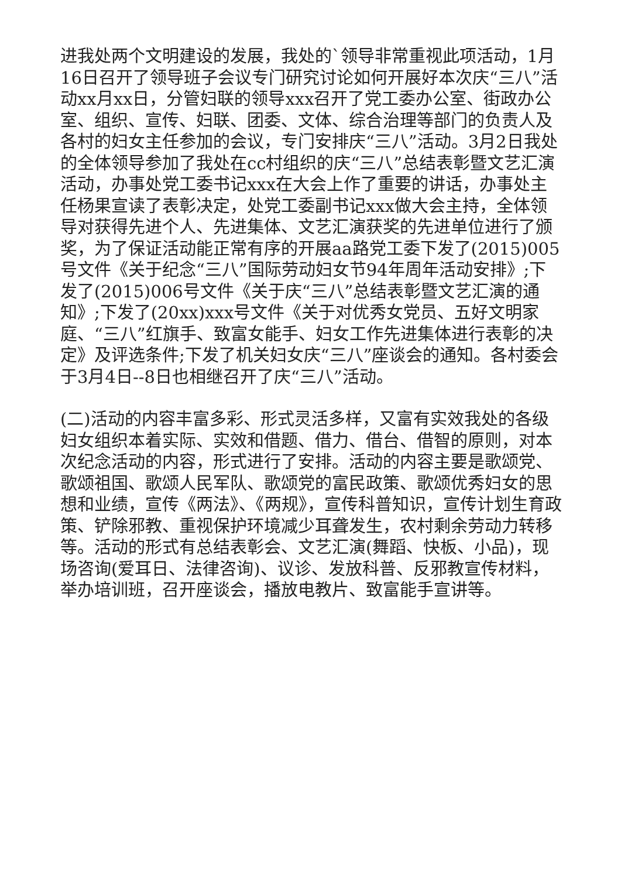进我处两个文明建设的发展，我处的`领导非常重视此项活动，1月16日召开了领导班子会议专门研究讨论如何开展好本次庆“三八”活动xx月xx日，分管妇联的领导xxx召开了党工委办公室、街政办公室、组织、宣传、妇联、团委、文体、综合治理等部门的负责人及各村的妇女主任参加的会议，专门安排庆“三八”活动。3月2日我处的全体领导参加了我处在cc村组织的庆“三八”总结表彰暨文艺汇演活动，办事处党工委书记xxx在大会上作了重要的讲话，办事处主任杨果宣读了表彰决定，处党工委副书记xxx做大会主持，全体领导对获得先进个人、先进集体、文艺汇演获奖的先进单位进行了颁奖，为了保证活动能正常有序的开展aa路党工委下发了(2015)005号文件《关于纪念“三八”国际劳动妇女节94年周年活动安排》;下发了(2015)006号文件《关于庆“三八”总结表彰暨文艺汇演的通知》;下发了(20xx)xxx号文件《关于对优秀女党员、五好文明家庭、“三八”红旗手、致富女能手、妇女工作先进集体进行表彰的决定》及评选条件;下发了机关妇女庆“三八”座谈会的通知。各村委会于3月4日--8日也相继召开了庆“三八”活动。
(二)活动的内容丰富多彩、形式灵活多样，又富有实效我处的各级妇女组织本着实际、实效和借题、借力、借台、借智的原则，对本次纪念活动的内容，形式进行了安排。活动的内容主要是歌颂党、歌颂祖国、歌颂人民军队、歌颂党的富民政策、歌颂优秀妇女的思想和业绩，宣传《两法》、《两规》，宣传科普知识，宣传计划生育政策、铲除邪教、重视保护环境减少耳聋发生，农村剩余劳动力转移等。活动的形式有总结表彰会、文艺汇演(舞蹈、快板、小品)，现场咨询(爱耳日、法律咨询)、议诊、发放科普、反邪教宣传材料，举办培训班，召开座谈会，播放电教片、致富能手宣讲等。